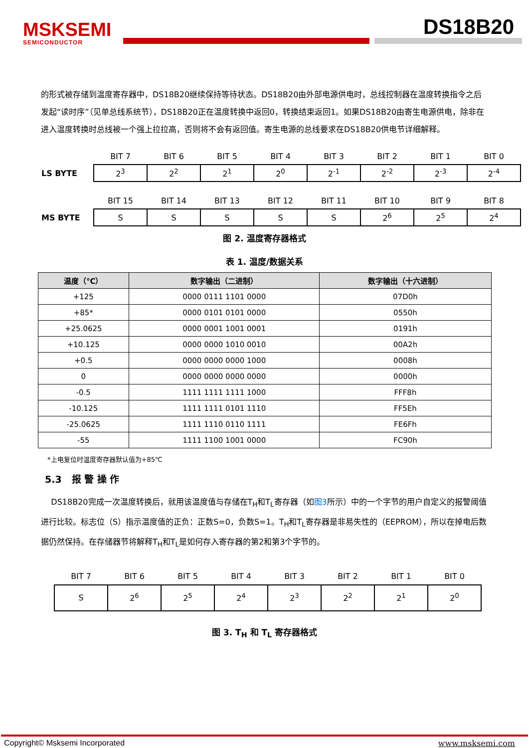MSKSEMI
SEMICONDUCTOR
DS18B20
的形式被存储到温度寄存器中，DS18B20继续保持等待状态。DS18B20由外部电源供电时，总线控制器在温度转换指令之后发起“读时序”（见单总线系统节），DS18B20正在温度转换中返回0，转换结束返回1。如果DS18B20由寄生电源供电，除非在进入温度转换时总线被一个强上拉拉高，否则将不会有返回值。寄生电源的总线要求在DS18B20供电节详细解释。
| | BIT 7 | BIT 6 | BIT 5 | BIT 4 | BIT 3 | BIT 2 | BIT 1 | BIT 0 |
| LS BYTE | 2<sup>3</sup> | 2<sup>2</sup> | 2<sup>1</sup> | 2<sup>0</sup> | 2<sup>-1</sup> | 2<sup>-2</sup> | 2<sup>-3</sup> | 2<sup>-4</sup> |
| | BIT 15 | BIT 14 | BIT 13 | BIT 12 | BIT 11 | BIT 10 | BIT 9 | BIT 8 |
| MS BYTE | S | S | S | S | S | 2<sup>6</sup> | 2<sup>5</sup> | 2<sup>4</sup> |
图 2. 温度寄存器格式
表 1. 温度/数据关系
| 温度（℃） | 数字输出（二进制） | 数字输出（十六进制） |
| --- | --- | --- |
| +125 | 0000 0111 1101 0000 | 07D0h |
| +85* | 0000 0101 0101 0000 | 0550h |
| +25.0625 | 0000 0001 1001 0001 | 0191h |
| +10.125 | 0000 0000 1010 0010 | 00A2h |
| +0.5 | 0000 0000 0000 1000 | 0008h |
| 0 | 0000 0000 0000 0000 | 0000h |
| -0.5 | 1111 1111 1111 1000 | FFF8h |
| -10.125 | 1111 1111 0101 1110 | FF5Eh |
| -25.0625 | 1111 1110 0110 1111 | FE6Fh |
| -55 | 1111 1100 1001 0000 | FC90h |
*上电复位时温度寄存器默认值为+85℃
5.3 报 警 操 作
DS18B20完成一次温度转换后，就用该温度值与存储在T<sub>H</sub>和T<sub>L</sub>寄存器（如图3所示）中的一个字节的用户自定义的报警阈值进行比较。标志位（S）指示温度值的正负：正数S=0，负数S=1。T<sub>H</sub>和T<sub>L</sub>寄存器是非易失性的（EEPROM），所以在掉电后数据仍然保持。在存储器节将解释T<sub>H</sub>和T<sub>L</sub>是如何存入寄存器的第2和第3个字节的。
| BIT 7 | BIT 6 | BIT 5 | BIT 4 | BIT 3 | BIT 2 | BIT 1 | BIT 0 |
| S | 2<sup>6</sup> | 2<sup>5</sup> | 2<sup>4</sup> | 2<sup>3</sup> | 2<sup>2</sup> | 2<sup>1</sup> | 2<sup>0</sup> |
图 3. T<sub>H</sub> 和 T<sub>L</sub> 寄存器格式
Copyright© Msksemi Incorporated www.msksemi.com